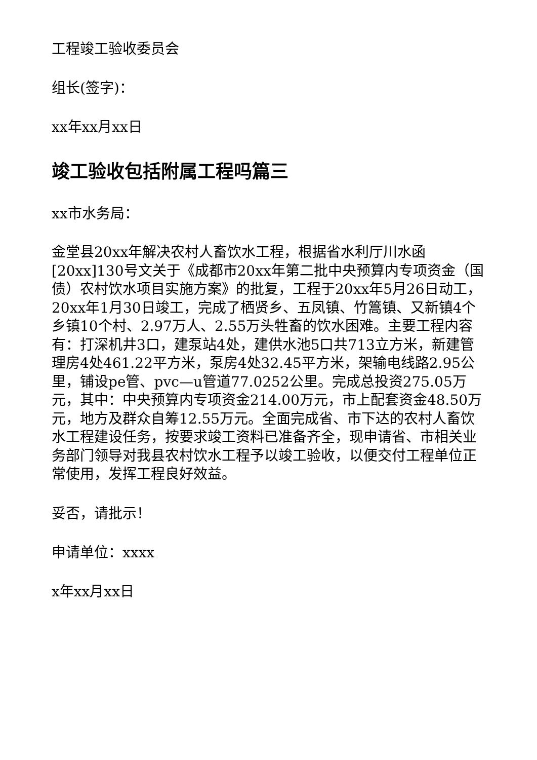工程竣工验收委员会
组长(签字)：
xx年xx月xx日
竣工验收包括附属工程吗篇三
xx市水务局：
金堂县20xx年解决农村人畜饮水工程，根据省水利厅川水函[20xx]130号文关于《成都市20xx年第二批中央预算内专项资金（国债）农村饮水项目实施方案》的批复，工程于20xx年5月26日动工，20xx年1月30日竣工，完成了栖贤乡、五凤镇、竹篙镇、又新镇4个乡镇10个村、2.97万人、2.55万头牲畜的饮水困难。主要工程内容有：打深机井3口，建泵站4处，建供水池5口共713立方米，新建管理房4处461.22平方米，泵房4处32.45平方米，架输电线路2.95公里，铺设pe管、pvc—u管道77.0252公里。完成总投资275.05万元，其中：中央预算内专项资金214.00万元，市上配套资金48.50万元，地方及群众自筹12.55万元。全面完成省、市下达的农村人畜饮水工程建设任务，按要求竣工资料已准备齐全，现申请省、市相关业务部门领导对我县农村饮水工程予以竣工验收，以便交付工程单位正常使用，发挥工程良好效益。
妥否，请批示！
申请单位：xxxx
x年xx月xx日